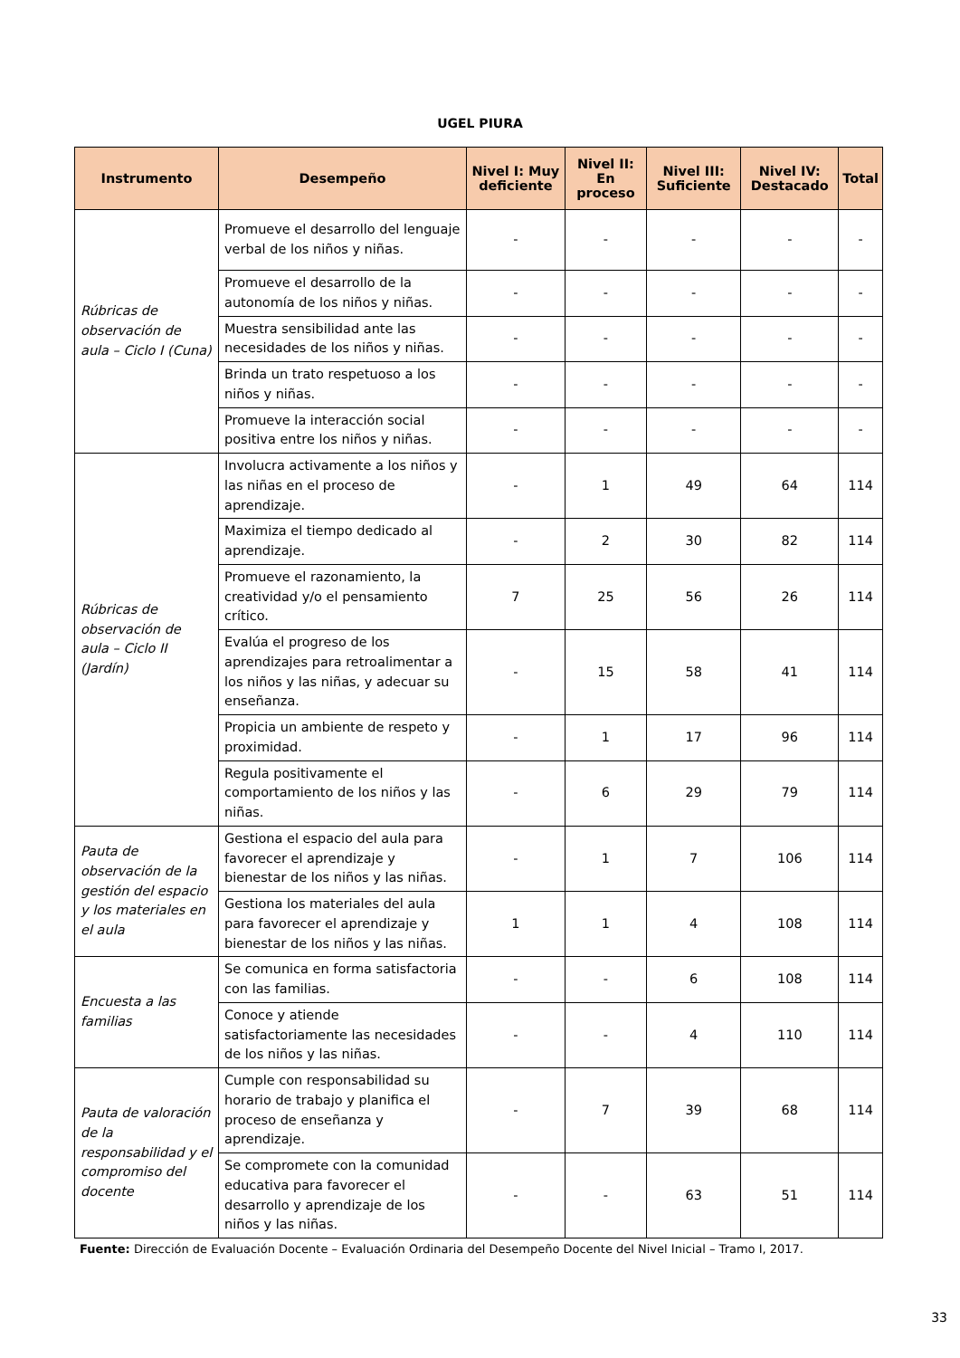UGEL PIURA
| Instrumento | Desempeño | Nivel I: Muy deficiente | Nivel II: En proceso | Nivel III: Suficiente | Nivel IV: Destacado | Total |
| --- | --- | --- | --- | --- | --- | --- |
| Rúbricas de observación de aula – Ciclo I (Cuna) | Promueve el desarrollo del lenguaje verbal de los niños y niñas. | - | - | - | - | - |
| | Promueve el desarrollo de la autonomía de los niños y niñas. | - | - | - | - | - |
| | Muestra sensibilidad ante las necesidades de los niños y niñas. | - | - | - | - | - |
| | Brinda un trato respetuoso a los niños y niñas. | - | - | - | - | - |
| | Promueve la interacción social positiva entre los niños y niñas. | - | - | - | - | - |
| Rúbricas de observación de aula – Ciclo II (Jardín) | Involucra activamente a los niños y las niñas en el proceso de aprendizaje. | - | 1 | 49 | 64 | 114 |
| | Maximiza el tiempo dedicado al aprendizaje. | - | 2 | 30 | 82 | 114 |
| | Promueve el razonamiento, la creatividad y/o el pensamiento crítico. | 7 | 25 | 56 | 26 | 114 |
| | Evalúa el progreso de los aprendizajes para retroalimentar a los niños y las niñas, y adecuar su enseñanza. | - | 15 | 58 | 41 | 114 |
| | Propicia un ambiente de respeto y proximidad. | - | 1 | 17 | 96 | 114 |
| | Regula positivamente el comportamiento de los niños y las niñas. | - | 6 | 29 | 79 | 114 |
| Pauta de observación de la gestión del espacio y los materiales en el aula | Gestiona el espacio del aula para favorecer el aprendizaje y bienestar de los niños y las niñas. | - | 1 | 7 | 106 | 114 |
| | Gestiona los materiales del aula para favorecer el aprendizaje y bienestar de los niños y las niñas. | 1 | 1 | 4 | 108 | 114 |
| Encuesta a las familias | Se comunica en forma satisfactoria con las familias. | - | - | 6 | 108 | 114 |
| | Conoce y atiende satisfactoriamente las necesidades de los niños y las niñas. | - | - | 4 | 110 | 114 |
| Pauta de valoración de la responsabilidad y el compromiso del docente | Cumple con responsabilidad su horario de trabajo y planifica el proceso de enseñanza y aprendizaje. | - | 7 | 39 | 68 | 114 |
| | Se compromete con la comunidad educativa para favorecer el desarrollo y aprendizaje de los niños y las niñas. | - | - | 63 | 51 | 114 |
Fuente: Dirección de Evaluación Docente – Evaluación Ordinaria del Desempeño Docente del Nivel Inicial – Tramo I, 2017.
33